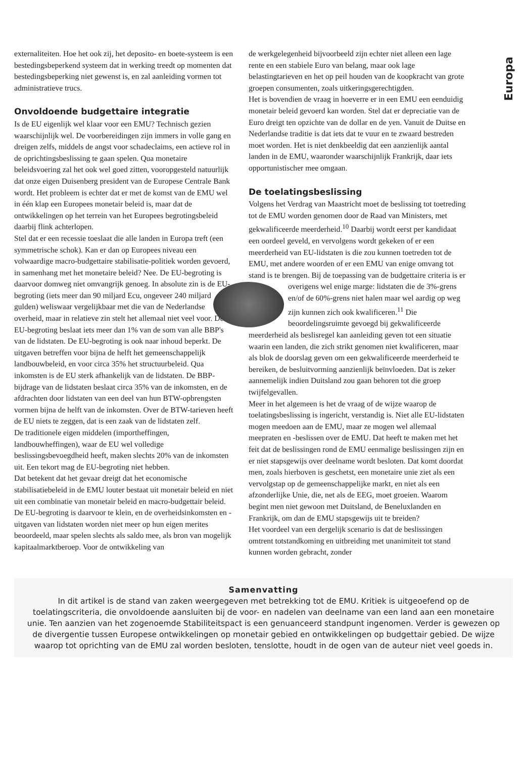Europa
externaliteiten. Hoe het ook zij, het deposito- en boete-systeem is een bestedingsbeperkend systeem dat in werking treedt op momenten dat bestedingsbeperking niet gewenst is, en zal aanleiding vormen tot administratieve trucs.
Onvoldoende budgettaire integratie
Is de EU eigenlijk wel klaar voor een EMU? Technisch gezien waarschijnlijk wel. De voorbereidingen zijn immers in volle gang en dreigen zelfs, middels de angst voor schadeclaims, een actieve rol in de oprichtingsbeslissing te gaan spelen. Qua monetaire beleidsvoering zal het ook wel goed zitten, vooropgesteld natuurlijk dat onze eigen Duisenberg president van de Europese Centrale Bank wordt. Het probleem is echter dat er met de komst van de EMU wel in één klap een Europees monetair beleid is, maar dat de ontwikkelingen op het terrein van het Europees begrotingsbeleid daarbij flink achterlopen.
Stel dat er een recessie toeslaat die alle landen in Europa treft (een symmetrische schok). Kan er dan op Europees niveau een volwaardige macro-budgettaire stabilisatie-politiek worden gevoerd, in samenhang met het monetaire beleid? Nee. De EU-begroting is daarvoor domweg niet omvangrijk genoeg. In absolute zin is de EU-begroting (iets meer dan 90 miljard Ecu, ongeveer 240 miljard gulden) weliswaar vergelijkbaar met die van de Nederlandse overheid, maar in relatieve zin stelt het allemaal niet veel voor. De EU-begroting beslaat iets meer dan 1% van de som van alle BBP's van de lidstaten. De EU-begroting is ook naar inhoud beperkt. De uitgaven betreffen voor bijna de helft het gemeenschappelijk landbouwbeleid, en voor circa 35% het structuurbeleid. Qua inkomsten is de EU sterk afhankelijk van de lidstaten. De BBP-bijdrage van de lidstaten beslaat circa 35% van de inkomsten, en de afdrachten door lidstaten van een deel van hun BTW-opbrengsten vormen bijna de helft van de inkomsten. Over de BTW-tarieven heeft de EU niets te zeggen, dat is een zaak van de lidstaten zelf.
De traditionele eigen middelen (importheffingen, landbouwheffingen), waar de EU wel volledige beslissingsbevoegdheid heeft, maken slechts 20% van de inkomsten uit. Een tekort mag de EU-begroting niet hebben.
Dat betekent dat het gevaar dreigt dat het economische stabilisatiebeleid in de EMU louter bestaat uit monetair beleid en niet uit een combinatie van monetair beleid en macro-budgettair beleid. De EU-begroting is daarvoor te klein, en de overheidsinkomsten en -uitgaven van lidstaten worden niet meer op hun eigen merites beoordeeld, maar spelen slechts als saldo mee, als bron van mogelijk kapitaalmarktberoep. Voor de ontwikkeling van
de werkgelegenheid bijvoorbeeld zijn echter niet alleen een lage rente en een stabiele Euro van belang, maar ook lage belastingtarieven en het op peil houden van de koopkracht van grote groepen consumenten, zoals uitkeringsgerechtigden.
Het is bovendien de vraag in hoeverre er in een EMU een eenduidig monetair beleid gevoerd kan worden. Stel dat er depreciatie van de Euro dreigt ten opzichte van de dollar en de yen. Vanuit de Duitse en Nederlandse traditie is dat iets dat te vuur en te zwaard bestreden moet worden. Het is niet denkbeeldig dat een aanzienlijk aantal landen in de EMU, waaronder waarschijnlijk Frankrijk, daar iets opportunistischer mee omgaan.
De toelatingsbeslissing
Volgens het Verdrag van Maastricht moet de beslissing tot toetreding tot de EMU worden genomen door de Raad van Ministers, met gekwalificeerde meerderheid.<sup>10</sup> Daarbij wordt eerst per kandidaat een oordeel geveld, en vervolgens wordt gekeken of er een meerderheid van EU-lidstaten is die zou kunnen toetreden tot de EMU, met andere woorden of er een EMU van enige omvang tot stand is te brengen. Bij de toepassing van de budgettaire criteria is er overigens wel enige marge: lidstaten die de 3%-grens en/of de 60%-grens niet halen maar wel aardig op weg zijn kunnen zich ook kwalificeren.<sup>11</sup> Die beoordelingsruimte gevoegd bij gekwalificeerde meerderheid als beslisregel kan aanleiding geven tot een situatie waarin een landen, die zich strikt genomen niet kwalificeren, maar als blok de doorslag geven om een gekwalificeerde meerderheid te bereiken, de besluitvorming aanzienlijk beïnvloeden. Dat is zeker aannemelijk indien Duitsland zou gaan behoren tot die groep twijfelgevallen.
Meer in het algemeen is het de vraag of de wijze waarop de toelatingsbeslissing is ingericht, verstandig is. Niet alle EU-lidstaten mogen meedoen aan de EMU, maar ze mogen wel allemaal meepraten en -beslissen over de EMU. Dat heeft te maken met het feit dat de beslissingen rond de EMU eenmalige beslissingen zijn en er niet stapsgewijs over deelname wordt besloten. Dat komt doordat men, zoals hierboven is geschetst, een monetaire unie ziet als een vervolgstap op de gemeenschappelijke markt, en niet als een afzonderlijke Unie, die, net als de EEG, moet groeien. Waarom begint men niet gewoon met Duitsland, de Beneluxlanden en Frankrijk, om dan de EMU stapsgewijs uit te breiden?
Het voordeel van een dergelijk scenario is dat de beslissingen omtrent totstandkoming en uitbreiding met unanimiteit tot stand kunnen worden gebracht, zonder
Samenvatting
In dit artikel is de stand van zaken weergegeven met betrekking tot de EMU. Kritiek is uitgeoefend op de toelatingscriteria, die onvoldoende aansluiten bij de voor- en nadelen van deelname van een land aan een monetaire unie. Ten aanzien van het zogenoemde Stabiliteitspact is een genuanceerd standpunt ingenomen. Verder is gewezen op de divergentie tussen Europese ontwikkelingen op monetair gebied en ontwikkelingen op budgettair gebied. De wijze waarop tot oprichting van de EMU zal worden besloten, tenslotte, houdt in de ogen van de auteur niet veel goeds in.